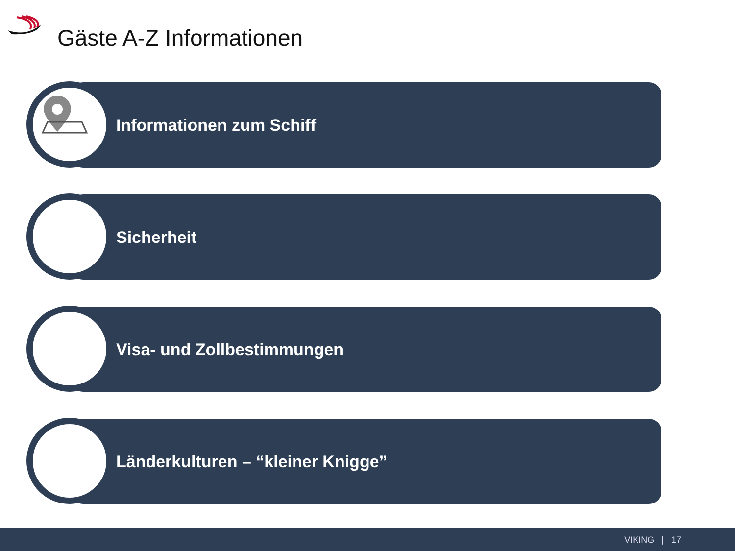Gäste A-Z Informationen
Informationen zum Schiff
Sicherheit
Visa- und Zollbestimmungen
Länderkulturen – “kleiner Knigge”
VIKING | 17